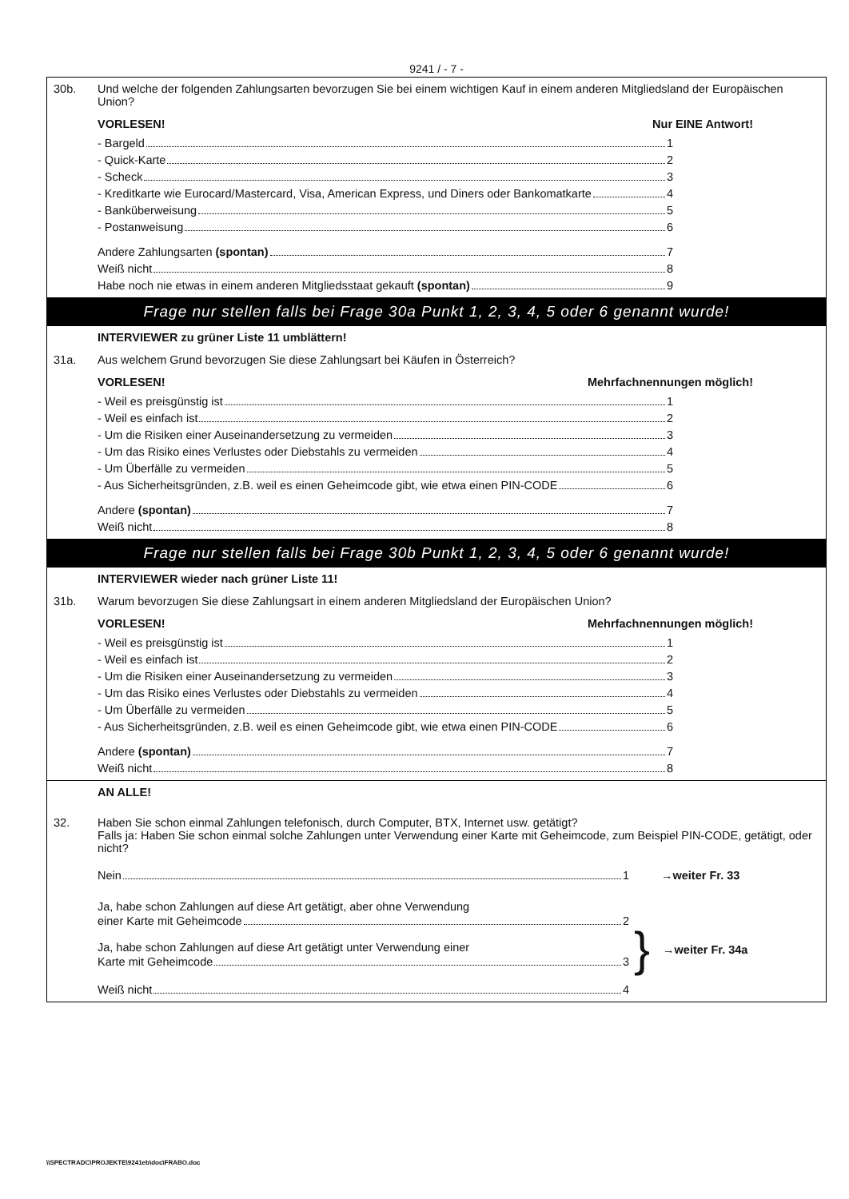9241 / - 7 -
30b. Und welche der folgenden Zahlungsarten bevorzugen Sie bei einem wichtigen Kauf in einem anderen Mitgliedsland der Europäischen Union?
VORLESEN! Nur EINE Antwort!
- Bargeld 1
- Quick-Karte 2
- Scheck 3
- Kreditkarte wie Eurocard/Mastercard, Visa, American Express, und Diners oder Bankomatkarte 4
- Banküberweisung 5
- Postanweisung 6
Andere Zahlungsarten (spontan) 7
Weiß nicht 8
Habe noch nie etwas in einem anderen Mitgliedsstaat gekauft (spontan) 9
Frage nur stellen falls bei Frage 30a Punkt 1, 2, 3, 4, 5 oder 6 genannt wurde!
INTERVIEWER zu grüner Liste 11 umblättern!
31a. Aus welchem Grund bevorzugen Sie diese Zahlungsart bei Käufen in Österreich?
VORLESEN! Mehrfachnennungen möglich!
- Weil es preisgünstig ist 1
- Weil es einfach ist 2
- Um die Risiken einer Auseinandersetzung zu vermeiden 3
- Um das Risiko eines Verlustes oder Diebstahls zu vermeiden 4
- Um Überfälle zu vermeiden 5
- Aus Sicherheitsgründen, z.B. weil es einen Geheimcode gibt, wie etwa einen PIN-CODE 6
Andere (spontan) 7
Weiß nicht 8
Frage nur stellen falls bei Frage 30b Punkt 1, 2, 3, 4, 5 oder 6 genannt wurde!
INTERVIEWER wieder nach grüner Liste 11!
31b. Warum bevorzugen Sie diese Zahlungsart in einem anderen Mitgliedsland der Europäischen Union?
VORLESEN! Mehrfachnennungen möglich!
- Weil es preisgünstig ist 1
- Weil es einfach ist 2
- Um die Risiken einer Auseinandersetzung zu vermeiden 3
- Um das Risiko eines Verlustes oder Diebstahls zu vermeiden 4
- Um Überfälle zu vermeiden 5
- Aus Sicherheitsgründen, z.B. weil es einen Geheimcode gibt, wie etwa einen PIN-CODE 6
Andere (spontan) 7
Weiß nicht 8
AN ALLE!
32. Haben Sie schon einmal Zahlungen telefonisch, durch Computer, BTX, Internet usw. getätigt?
Falls ja: Haben Sie schon einmal solche Zahlungen unter Verwendung einer Karte mit Geheimcode, zum Beispiel PIN-CODE, getätigt, oder nicht?
Nein 1
→weiter Fr. 33
Ja, habe schon Zahlungen auf diese Art getätigt, aber ohne Verwendung
einer Karte mit Geheimcode 2
Ja, habe schon Zahlungen auf diese Art getätigt unter Verwendung einer
Karte mit Geheimcode 3
Weiß nicht 4
} →weiter Fr. 34a
\\SPECTRADC\PROJEKTE\9241eb\doc\FRABO.doc